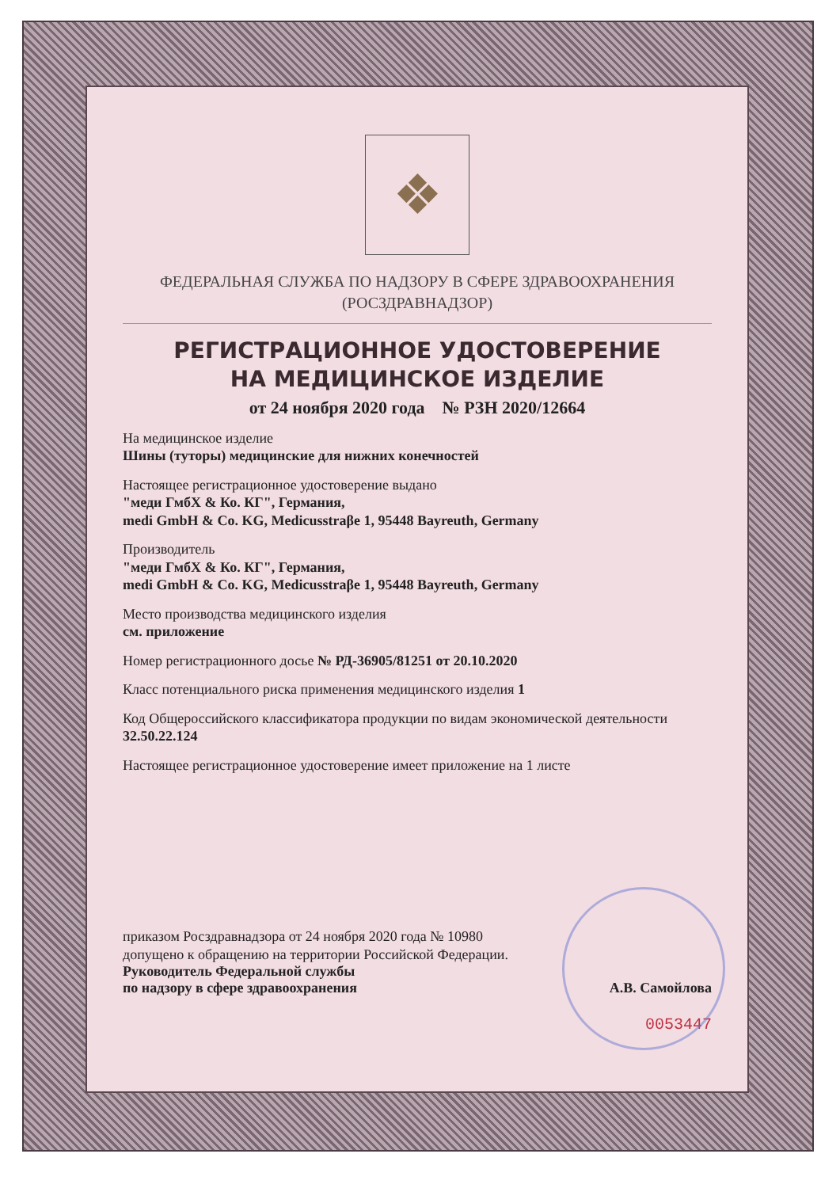❖
ФЕДЕРАЛЬНАЯ СЛУЖБА ПО НАДЗОРУ В СФЕРЕ ЗДРАВООХРАНЕНИЯ
(РОСЗДРАВНАДЗОР)
РЕГИСТРАЦИОННОЕ УДОСТОВЕРЕНИЕ
НА МЕДИЦИНСКОЕ ИЗДЕЛИЕ
от 24 ноября 2020 года № РЗН 2020/12664
На медицинское изделие
Шины (туторы) медицинские для нижних конечностей
Настоящее регистрационное удостоверение выдано
"меди ГмбХ & Ко. КГ", Германия,
medi GmbH & Co. KG, Medicusstraβe 1, 95448 Bayreuth, Germany
Производитель
"меди ГмбХ & Ко. КГ", Германия,
medi GmbH & Co. KG, Medicusstraβe 1, 95448 Bayreuth, Germany
Место производства медицинского изделия
см. приложение
Номер регистрационного досье № РД-36905/81251 от 20.10.2020
Класс потенциального риска применения медицинского изделия 1
Код Общероссийского классификатора продукции по видам экономической деятельности 32.50.22.124
Настоящее регистрационное удостоверение имеет приложение на 1 листе
приказом Росздравнадзора от 24 ноября 2020 года № 10980
допущено к обращению на территории Российской Федерации.
Руководитель Федеральной службы
по надзору в сфере здравоохранения А.В. Самойлова
0053447